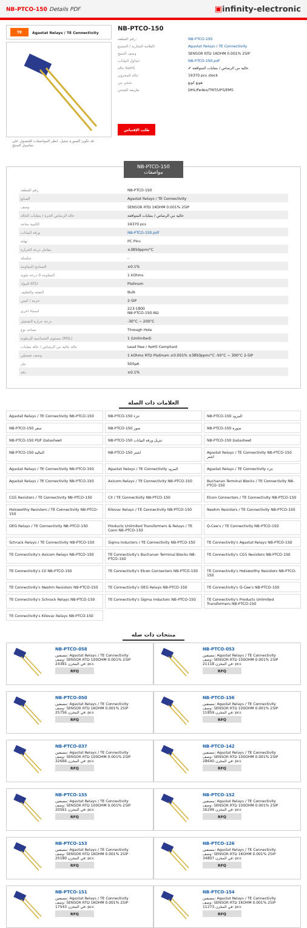NB-PTCO-150 Details PDF
▣infinity-electronic
TE Agastat Relays / TE Connectivity
قد تكون الصورة تمثيل. انظر المواصفات للحصول على تفاصيل المنتج.
NB-PTCO-150
رقم القطعة: NB-PTCO-150
العلامة التجارية / المصنع: Agastat Relays / TE Connectivity
وصف المنتج SENSOR RTD 1KOHM 0.001% 2SIP
جداول البيانات: NB-PTCO-150.pdf
حالة RoHS ✔ خالية من الرصاص / بنفايات المتوافقة
حالة المخزون 19370 pcs stock
شحن من هونغ كونغ
طريقة الشحن DHL/Fedex/TNT/UPS/EMS
طلب الإقتباس
NB-PTCO-150 مواصفات
| رقم القطعة | NB-PTCO-150 |
| الصانع | Agastat Relays / TE Connectivity |
| وصف | SENSOR RTD 1KOHM 0.001% 2SIP |
| حالة الرصاص الحرة / بنفايات الحالة | خالية من الرصاص / بنفايات المتوافقة |
| الكمية متاحة | 19370 pcs |
| ورقة البيانات | NB-PTCO-150.pdf |
| نهاية | PC Pins |
| معامل درجة الحرارة | ±3850ppm/°C |
| سلسلة | - |
| التسامح المقاومة | ±0.1% |
| المقاومة 0 درجة مئوية | 1 kOhms |
| المواد RTD | Platinum |
| التعبئة والتغليف | Bulk |
| حزمة / كيس | 2-SIP |
| اسماء اخرى | 223-1800 NB-PTCO-150-ND |
| درجة حرارة التشغيل | -30°C ~ 200°C |
| تصاعد نوع | Through Hole |
| مستوى الحساسية للرطوبة (MSL) | 1 (Unlimited) |
| حالة خالية من الرصاص / حالة بنفايات | Lead free / RoHS Compliant |
| وصف تفصيلي | 1 kOhms RTD Platinum ±0.001% ±3850ppm/°C -50°C ~ 300°C 2-SIP |
| تيار | 500µA |
| دقة | ±0.1% |
العلامات ذات الصلة
Agastat Relays / TE Connectivity NB-PTCO-150
NB-PTCO-150 جزء
NB-PTCO-150 المزود
NB-PTCO-150 سعر
NB-PTCO-150 صور
NB-PTCO-150 صورة
NB-PTCO-150 PDF Datasheet
NB-PTCO-150 تنزيل ورقة البيانات
NB-PTCO-150 Datasheet
NB-PTCO-150 المالية
NB-PTCO-150 اشتر
Agastat Relays / TE Connectivity NB-PTCO-150 اشتر
Agastat Relays / TE Connectivity NB-PTCO-150
Agastat Relays / TE Connectivity المزود
Agastat Relays / TE Connectivity جزء
Agastat Relays / TE Connectivity NB-PTCO-150
Axicom Relays / TE Connectivity NB-PTCO-150
Buchanan Terminal Blocks / TE Connectivity NB-PTCO-150
CGS Resistors / TE Connectivity NB-PTCO-150
CII / TE Connectivity NB-PTCO-150
Elcon Connectors / TE Connectivity NB-PTCO-150
Holsworthy Resistors / TE Connectivity NB-PTCO-150
Kilovac Relays / TE Connectivity NB-PTCO-150
Neohm Resistors / TE Connectivity NB-PTCO-150
OEG Relays / TE Connectivity NB-PTCO-150
Products Unlimited Transformers & Relays / TE Conn NB-PTCO-150
Q-Cee's / TE Connectivity NB-PTCO-150
Schrack Relays / TE Connectivity NB-PTCO-150
Sigma Inductors / TE Connectivity NB-PTCO-150
TE Connectivity's Agastat Relays NB-PTCO-150
TE Connectivity's Axicom Relays NB-PTCO-150
TE Connectivity's Buchanan Terminal Blocks NB-PTCO-150
TE Connectivity's CGS Resistors NB-PTCO-150
TE Connectivity's CII NB-PTCO-150
TE Connectivity's Elcon Connectors NB-PTCO-150
TE Connectivity's Holsworthy Resistors NB-PTCO-150
TE Connectivity's Neohm Resistors NB-PTCO-150
TE Connectivity's OEG Relays NB-PTCO-150
TE Connectivity's Q-Cee's NB-PTCO-150
TE Connectivity's Schrack Relays NB-PTCO-150
TE Connectivity's Sigma Inductors NB-PTCO-150
TE Connectivity's Products Unlimited Transformers NB-PTCO-150
TE Connectivity's Kilovac Relays NB-PTCO-150
منتجات ذات صله
NB-PTCO-058
مصنعين: Agastat Relays / TE Connectivity
وصف: SENSOR RTD 100OHM 0.001% 2SIP
24381 في المخزن: pcs
RFQ
NB-PTCO-053
مصنعين: Agastat Relays / TE Connectivity
وصف: SENSOR RTD 100OHM 0.001% 2SIP
21118 في المخزن: pcs
RFQ
NB-PTCO-050
مصنعين: Agastat Relays / TE Connectivity
وصف: SENSOR RTD 1KOHM 0.001% 2SIP
25756 في المخزن: pcs
RFQ
NB-PTCO-156
مصنعين: Agastat Relays / TE Connectivity
وصف: SENSOR RTD 100OHM 0.001% 2SIP
11859 في المخزن: pcs
RFQ
NB-PTCO-037
مصنعين: Agastat Relays / TE Connectivity
وصف: SENSOR RTD 100OHM 0.001% 2SIP
32666 في المخزن: pcs
RFQ
NB-PTCO-142
مصنعين: Agastat Relays / TE Connectivity
وصف: SENSOR RTD 100OHM 0.001% 2SIP
28640 في المخزن: pcs
RFQ
NB-PTCO-155
مصنعين: Agastat Relays / TE Connectivity
وصف: SENSOR RTD 100OHM 0.001% 2SIP
20561 في المخزن: pcs
RFQ
NB-PTCO-152
مصنعين: Agastat Relays / TE Connectivity
وصف: SENSOR RTD 100OHM 0.001% 2SIP
16299 في المخزن: pcs
RFQ
NB-PTCO-153
مصنعين: Agastat Relays / TE Connectivity
وصف: SENSOR RTD 1KOHM 0.001% 2SIP
25180 في المخزن: pcs
RFQ
NB-PTCO-126
مصنعين: Agastat Relays / TE Connectivity
وصف: SENSOR RTD 1KOHM 0.001% 2SIP
34807 في المخزن: pcs
RFQ
NB-PTCO-151
مصنعين: Agastat Relays / TE Connectivity
وصف: SENSOR RTD 1KOHM 0.001% 2SIP
17543 في المخزن: pcs
RFQ
NB-PTCO-154
مصنعين: Agastat Relays / TE Connectivity
وصف: SENSOR RTD 1KOHM 0.001% 2SIP
11273 في المخزن: pcs
RFQ